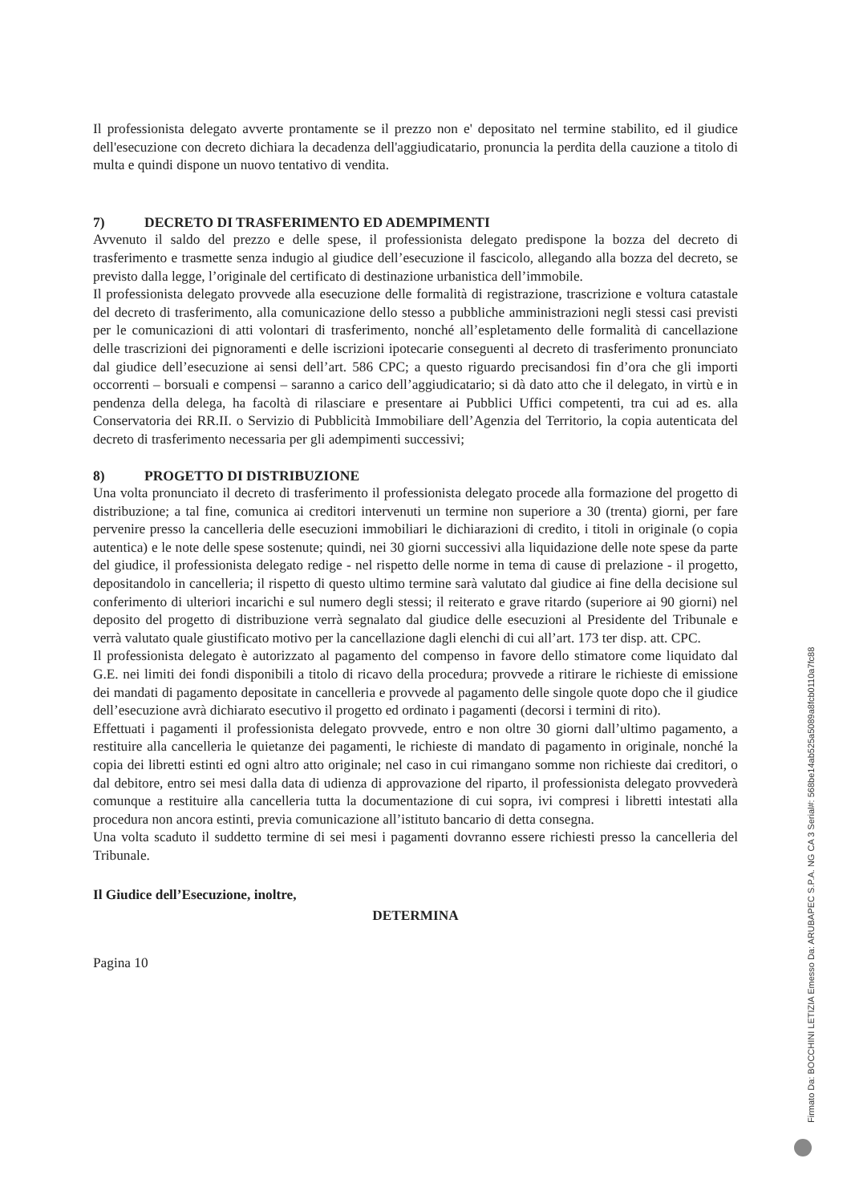Il professionista delegato avverte prontamente se il prezzo non e' depositato nel termine stabilito, ed il giudice dell'esecuzione con decreto dichiara la decadenza dell'aggiudicatario, pronuncia la perdita della cauzione a titolo di multa e quindi dispone un nuovo tentativo di vendita.
7) DECRETO DI TRASFERIMENTO ED ADEMPIMENTI
Avvenuto il saldo del prezzo e delle spese, il professionista delegato predispone la bozza del decreto di trasferimento e trasmette senza indugio al giudice dell’esecuzione il fascicolo, allegando alla bozza del decreto, se previsto dalla legge, l’originale del certificato di destinazione urbanistica dell’immobile.
Il professionista delegato provvede alla esecuzione delle formalità di registrazione, trascrizione e voltura catastale del decreto di trasferimento, alla comunicazione dello stesso a pubbliche amministrazioni negli stessi casi previsti per le comunicazioni di atti volontari di trasferimento, nonché all’espletamento delle formalità di cancellazione delle trascrizioni dei pignoramenti e delle iscrizioni ipotecarie conseguenti al decreto di trasferimento pronunciato dal giudice dell’esecuzione ai sensi dell’art. 586 CPC; a questo riguardo precisandosi fin d’ora che gli importi occorrenti – borsuali e compensi – saranno a carico dell’aggiudicatario; si dà dato atto che il delegato, in virtù e in pendenza della delega, ha facoltà di rilasciare e presentare ai Pubblici Uffici competenti, tra cui ad es. alla Conservatoria dei RR.II. o Servizio di Pubblicità Immobiliare dell’Agenzia del Territorio, la copia autenticata del decreto di trasferimento necessaria per gli adempimenti successivi;
8) PROGETTO DI DISTRIBUZIONE
Una volta pronunciato il decreto di trasferimento il professionista delegato procede alla formazione del progetto di distribuzione; a tal fine, comunica ai creditori intervenuti un termine non superiore a 30 (trenta) giorni, per fare pervenire presso la cancelleria delle esecuzioni immobiliari le dichiarazioni di credito, i titoli in originale (o copia autentica) e le note delle spese sostenute; quindi, nei 30 giorni successivi alla liquidazione delle note spese da parte del giudice, il professionista delegato redige - nel rispetto delle norme in tema di cause di prelazione - il progetto, depositandolo in cancelleria; il rispetto di questo ultimo termine sarà valutato dal giudice ai fine della decisione sul conferimento di ulteriori incarichi e sul numero degli stessi; il reiterato e grave ritardo (superiore ai 90 giorni) nel deposito del progetto di distribuzione verrà segnalato dal giudice delle esecuzioni al Presidente del Tribunale e verrà valutato quale giustificato motivo per la cancellazione dagli elenchi di cui all’art. 173 ter disp. att. CPC.
Il professionista delegato è autorizzato al pagamento del compenso in favore dello stimatore come liquidato dal G.E. nei limiti dei fondi disponibili a titolo di ricavo della procedura; provvede a ritirare le richieste di emissione dei mandati di pagamento depositate in cancelleria e provvede al pagamento delle singole quote dopo che il giudice dell’esecuzione avrà dichiarato esecutivo il progetto ed ordinato i pagamenti (decorsi i termini di rito).
Effettuati i pagamenti il professionista delegato provvede, entro e non oltre 30 giorni dall’ultimo pagamento, a restituire alla cancelleria le quietanze dei pagamenti, le richieste di mandato di pagamento in originale, nonché la copia dei libretti estinti ed ogni altro atto originale; nel caso in cui rimangano somme non richieste dai creditori, o dal debitore, entro sei mesi dalla data di udienza di approvazione del riparto, il professionista delegato provvederà comunque a restituire alla cancelleria tutta la documentazione di cui sopra, ivi compresi i libretti intestati alla procedura non ancora estinti, previa comunicazione all’istituto bancario di detta consegna.
Una volta scaduto il suddetto termine di sei mesi i pagamenti dovranno essere richiesti presso la cancelleria del Tribunale.
Il Giudice dell’Esecuzione, inoltre,
DETERMINA
Pagina 10
Firmato Da: BOCCHINI LETIZIA Emesso Da: ARUBAPEC S.P.A. NG CA 3 Serial#: 568be14ab525a5089a8fcb0110a7fc88